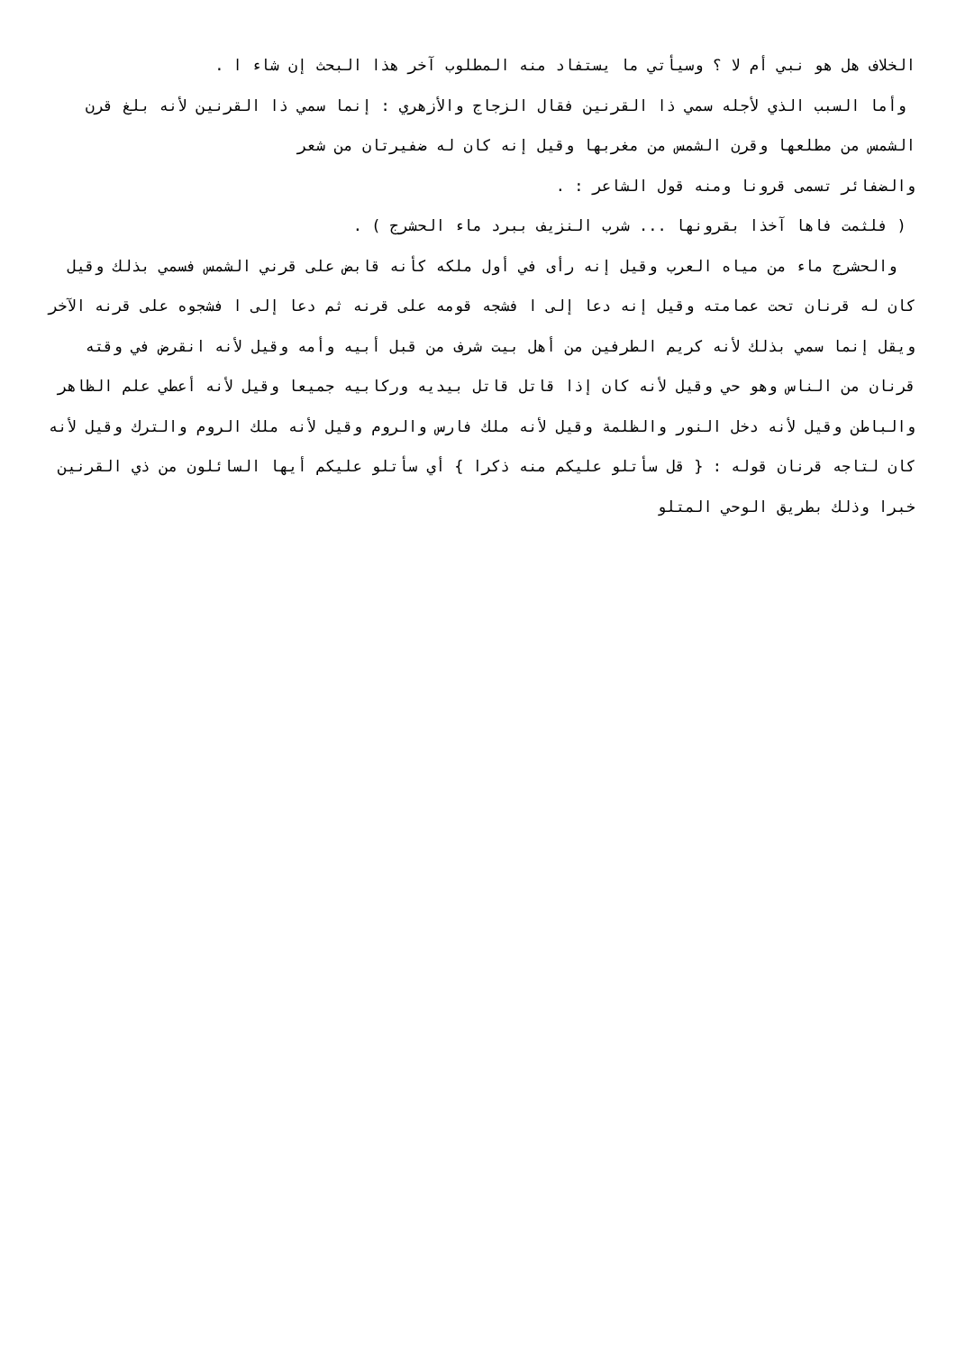الخلاف هل هو نبي أم لا ؟ وسيأتي ما يستفاد منه المطلوب آخر هذا البحث إن شاء ا .
وأما السبب الذي لأجله سمي ذا القرنين فقال الزجاج والأزهري : إنما سمي ذا القرنين لأنه بلغ قرن الشمس من مطلعها وقرن الشمس من مغربها وقيل إنه كان له ضفيرتان من شعر
والضفائر تسمى قرونا ومنه قول الشاعر : .
( فلثمت فاها آخذا بقرونها ... شرب النزيف ببرد ماء الحشرج ) .
والحشرج ماء من مياه العرب وقيل إنه رأى في أول ملكه كأنه قابض على قرني الشمس فسمي بذلك وقيل كان له قرنان تحت عمامته وقيل إنه دعا إلى ا فشجه قومه على قرنه ثم دعا إلى ا فشجوه على قرنه الآخر ويقل إنما سمي بذلك لأنه كريم الطرفين من أهل بيت شرف من قبل أبيه وأمه وقيل لأنه انقرض في وقته قرنان من الناس وهو حي وقيل لأنه كان إذا قاتل قاتل بيديه وركابيه جميعا وقيل لأنه أعطي علم الظاهر والباطن وقيل لأنه دخل النور والظلمة وقيل لأنه ملك فارس والروم وقيل لأنه ملك الروم والترك وقيل لأنه كان لتاجه قرنان قوله : { قل سأتلو عليكم منه ذكرا } أي سأتلو عليكم أيها السائلون من ذي القرنين خبرا وذلك بطريق الوحي المتلو